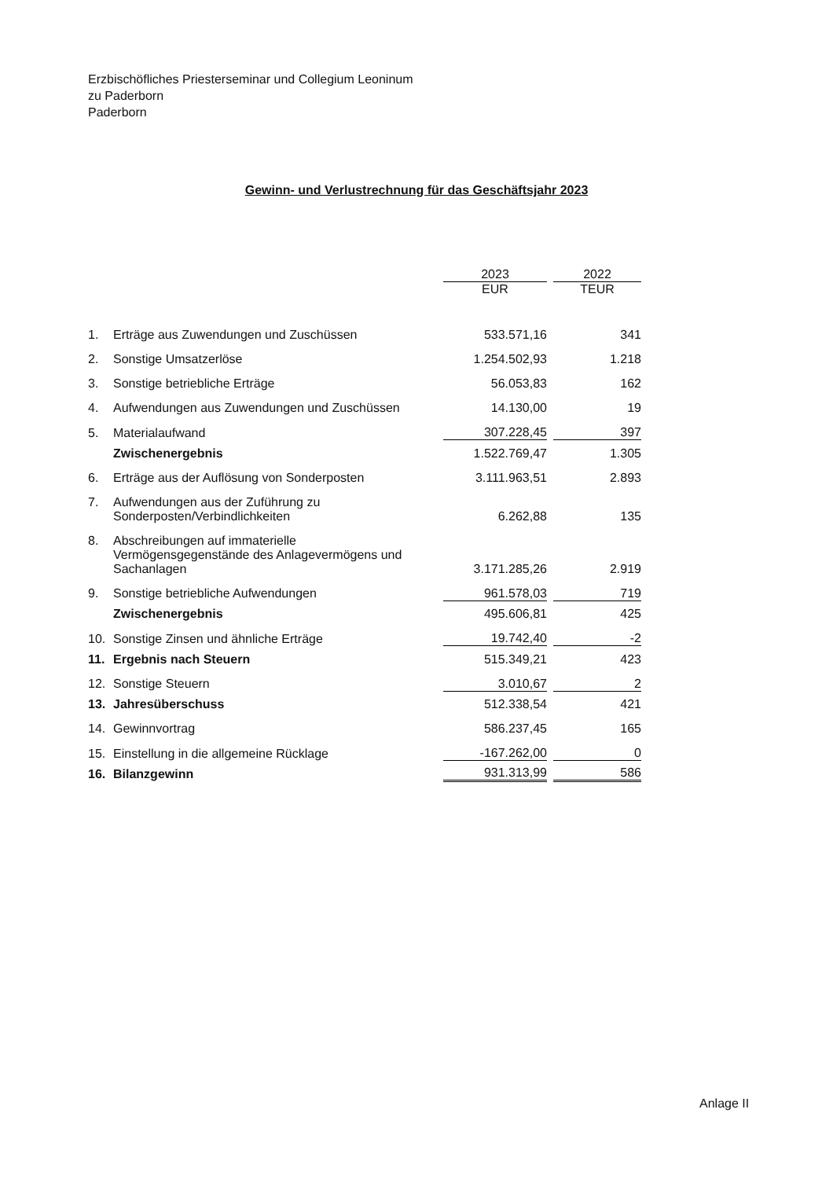Erzbischöfliches Priesterseminar und Collegium Leoninum
zu Paderborn
Paderborn
Gewinn- und Verlustrechnung für das Geschäftsjahr 2023
| | | 2023 | | 2022 |
| --- | --- | --- | --- | --- |
| | | EUR | | TEUR |
| 1. | Erträge aus Zuwendungen und Zuschüssen | 533.571,16 | | 341 |
| 2. | Sonstige Umsatzerlöse | 1.254.502,93 | | 1.218 |
| 3. | Sonstige betriebliche Erträge | 56.053,83 | | 162 |
| 4. | Aufwendungen aus Zuwendungen und Zuschüssen | 14.130,00 | | 19 |
| 5. | Materialaufwand | 307.228,45 | | 397 |
| | Zwischenergebnis | 1.522.769,47 | | 1.305 |
| 6. | Erträge aus der Auflösung von Sonderposten | 3.111.963,51 | | 2.893 |
| 7. | Aufwendungen aus der Zuführung zu Sonderposten/Verbindlichkeiten | 6.262,88 | | 135 |
| 8. | Abschreibungen auf immaterielle Vermögensgegenstände des Anlagevermögens und Sachanlagen | 3.171.285,26 | | 2.919 |
| 9. | Sonstige betriebliche Aufwendungen | 961.578,03 | | 719 |
| | Zwischenergebnis | 495.606,81 | | 425 |
| 10. | Sonstige Zinsen und ähnliche Erträge | 19.742,40 | | -2 |
| 11. | Ergebnis nach Steuern | 515.349,21 | | 423 |
| 12. | Sonstige Steuern | 3.010,67 | | 2 |
| 13. | Jahresüberschuss | 512.338,54 | | 421 |
| 14. | Gewinnvortrag | 586.237,45 | | 165 |
| 15. | Einstellung in die allgemeine Rücklage | -167.262,00 | | 0 |
| 16. | Bilanzgewinn | 931.313,99 | | 586 |
Anlage II